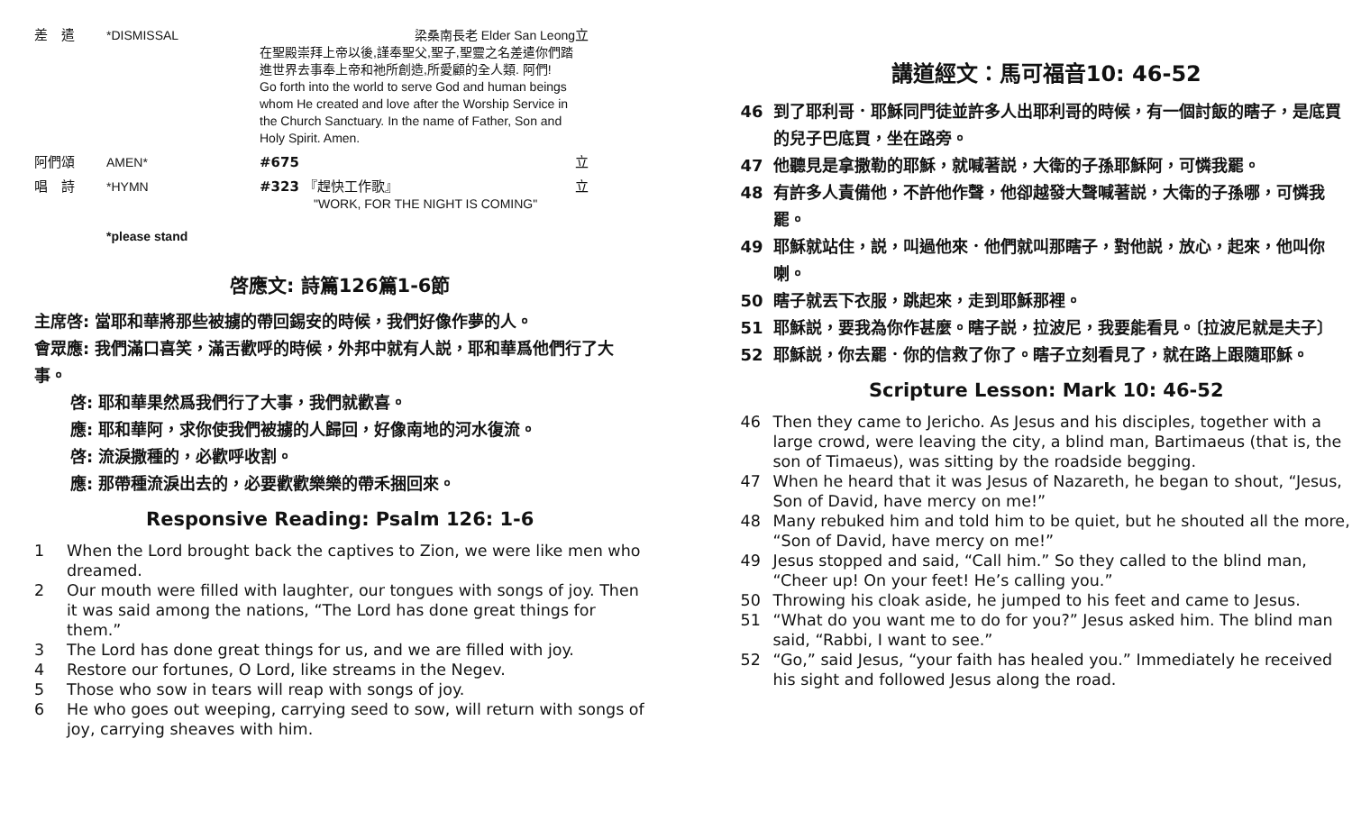差　遣 *DISMISSAL 梁桑南長老 Elder San Leong
在聖殿崇拜上帝以後,謹奉聖父,聖子,聖靈之名差遣你們踏進世界去事奉上帝和祂所創造,所愛顧的全人類. 阿們!
Go forth into the world to serve God and human beings whom He created and love after the Worship Service in the Church Sanctuary. In the name of Father, Son and Holy Spirit. Amen.
立
阿們頌 AMEN* #675 立
唱　詩 *HYMN #323 『趕快工作歌』
"WORK, FOR THE NIGHT IS COMING"
立
*please stand
啓應文: 詩篇126篇1-6節
主席啓: 當耶和華將那些被擄的帶回錫安的時候，我們好像作夢的人。
會眾應: 我們滿口喜笑，滿舌歡呼的時候，外邦中就有人説，耶和華爲他們行了大事。
啓: 耶和華果然爲我們行了大事，我們就歡喜。
應: 耶和華阿，求你使我們被擄的人歸回，好像南地的河水復流。
啓: 流淚撒種的，必歡呼收割。
應: 那帶種流淚出去的，必要歡歡樂樂的帶禾捆回來。
Responsive Reading: Psalm 126: 1-6
1 When the Lord brought back the captives to Zion, we were like men who dreamed.
2 Our mouth were filled with laughter, our tongues with songs of joy. Then it was said among the nations, “The Lord has done great things for them.”
3 The Lord has done great things for us, and we are filled with joy.
4 Restore our fortunes, O Lord, like streams in the Negev.
5 Those who sow in tears will reap with songs of joy.
6 He who goes out weeping, carrying seed to sow, will return with songs of joy, carrying sheaves with him.
講道經文：馬可福音10: 46-52
46 到了耶利哥．耶穌同門徒並許多人出耶利哥的時候，有一個討飯的瞎子，是底買的兒子巴底買，坐在路旁。
47 他聽見是拿撒勒的耶穌，就喊著説，大衛的子孫耶穌阿，可憐我罷。
48 有許多人責備他，不許他作聲，他卻越發大聲喊著説，大衛的子孫哪，可憐我罷。
49 耶穌就站住，説，叫過他來．他們就叫那瞎子，對他説，放心，起來，他叫你喇。
50 瞎子就丟下衣服，跳起來，走到耶穌那裡。
51 耶穌説，要我為你作甚麼。瞎子説，拉波尼，我要能看見。〔拉波尼就是夫子〕
52 耶穌説，你去罷．你的信救了你了。瞎子立刻看見了，就在路上跟隨耶穌。
Scripture Lesson: Mark 10: 46-52
46 Then they came to Jericho. As Jesus and his disciples, together with a large crowd, were leaving the city, a blind man, Bartimaeus (that is, the son of Timaeus), was sitting by the roadside begging.
47 When he heard that it was Jesus of Nazareth, he began to shout, “Jesus, Son of David, have mercy on me!”
48 Many rebuked him and told him to be quiet, but he shouted all the more, “Son of David, have mercy on me!”
49 Jesus stopped and said, “Call him.” So they called to the blind man, “Cheer up! On your feet! He’s calling you.”
50 Throwing his cloak aside, he jumped to his feet and came to Jesus.
51 “What do you want me to do for you?” Jesus asked him. The blind man said, “Rabbi, I want to see.”
52 “Go,” said Jesus, “your faith has healed you.” Immediately he received his sight and followed Jesus along the road.